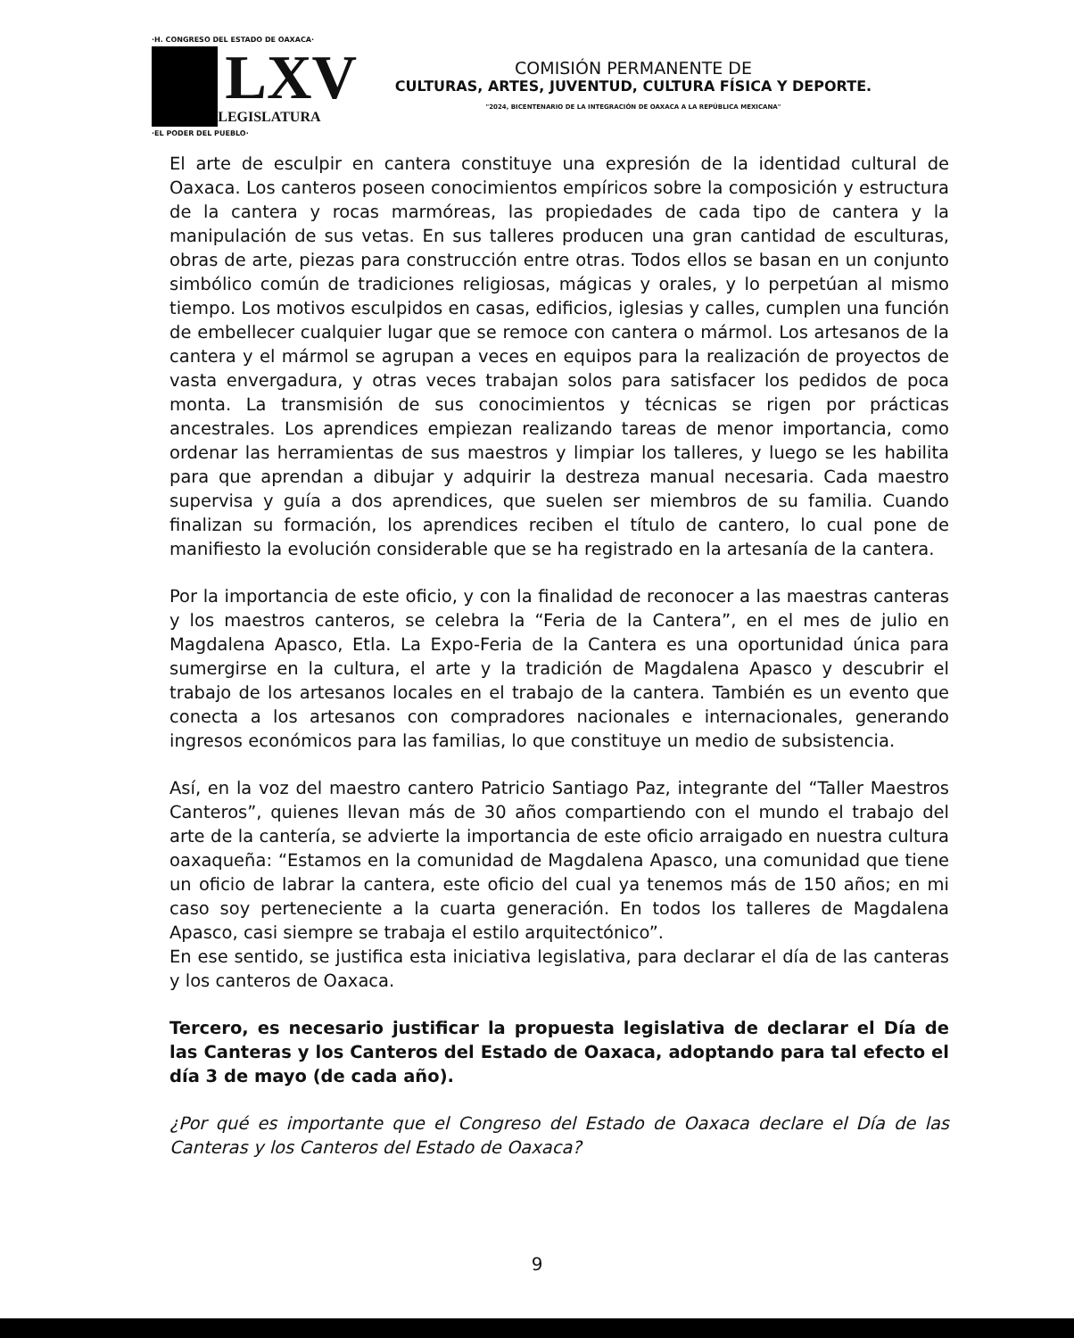·H. CONGRESO DEL ESTADO DE OAXACA·
LXV
LEGISLATURA
·EL PODER DEL PUEBLO·
COMISIÓN PERMANENTE DE
CULTURAS, ARTES, JUVENTUD, CULTURA FÍSICA Y DEPORTE.
"2024, BICENTENARIO DE LA INTEGRACIÓN DE OAXACA A LA REPÚBLICA MEXICANA"
El arte de esculpir en cantera constituye una expresión de la identidad cultural de Oaxaca. Los canteros poseen conocimientos empíricos sobre la composición y estructura de la cantera y rocas marmóreas, las propiedades de cada tipo de cantera y la manipulación de sus vetas. En sus talleres producen una gran cantidad de esculturas, obras de arte, piezas para construcción entre otras. Todos ellos se basan en un conjunto simbólico común de tradiciones religiosas, mágicas y orales, y lo perpetúan al mismo tiempo. Los motivos esculpidos en casas, edificios, iglesias y calles, cumplen una función de embellecer cualquier lugar que se remoce con cantera o mármol. Los artesanos de la cantera y el mármol se agrupan a veces en equipos para la realización de proyectos de vasta envergadura, y otras veces trabajan solos para satisfacer los pedidos de poca monta. La transmisión de sus conocimientos y técnicas se rigen por prácticas ancestrales. Los aprendices empiezan realizando tareas de menor importancia, como ordenar las herramientas de sus maestros y limpiar los talleres, y luego se les habilita para que aprendan a dibujar y adquirir la destreza manual necesaria. Cada maestro supervisa y guía a dos aprendices, que suelen ser miembros de su familia. Cuando finalizan su formación, los aprendices reciben el título de cantero, lo cual pone de manifiesto la evolución considerable que se ha registrado en la artesanía de la cantera.
Por la importancia de este oficio, y con la finalidad de reconocer a las maestras canteras y los maestros canteros, se celebra la “Feria de la Cantera”, en el mes de julio en Magdalena Apasco, Etla. La Expo-Feria de la Cantera es una oportunidad única para sumergirse en la cultura, el arte y la tradición de Magdalena Apasco y descubrir el trabajo de los artesanos locales en el trabajo de la cantera. También es un evento que conecta a los artesanos con compradores nacionales e internacionales, generando ingresos económicos para las familias, lo que constituye un medio de subsistencia.
Así, en la voz del maestro cantero Patricio Santiago Paz, integrante del “Taller Maestros Canteros”, quienes llevan más de 30 años compartiendo con el mundo el trabajo del arte de la cantería, se advierte la importancia de este oficio arraigado en nuestra cultura oaxaqueña: “Estamos en la comunidad de Magdalena Apasco, una comunidad que tiene un oficio de labrar la cantera, este oficio del cual ya tenemos más de 150 años; en mi caso soy perteneciente a la cuarta generación. En todos los talleres de Magdalena Apasco, casi siempre se trabaja el estilo arquitectónico”.
En ese sentido, se justifica esta iniciativa legislativa, para declarar el día de las canteras y los canteros de Oaxaca.
Tercero, es necesario justificar la propuesta legislativa de declarar el Día de las Canteras y los Canteros del Estado de Oaxaca, adoptando para tal efecto el día 3 de mayo (de cada año).
¿Por qué es importante que el Congreso del Estado de Oaxaca declare el Día de las Canteras y los Canteros del Estado de Oaxaca?
9